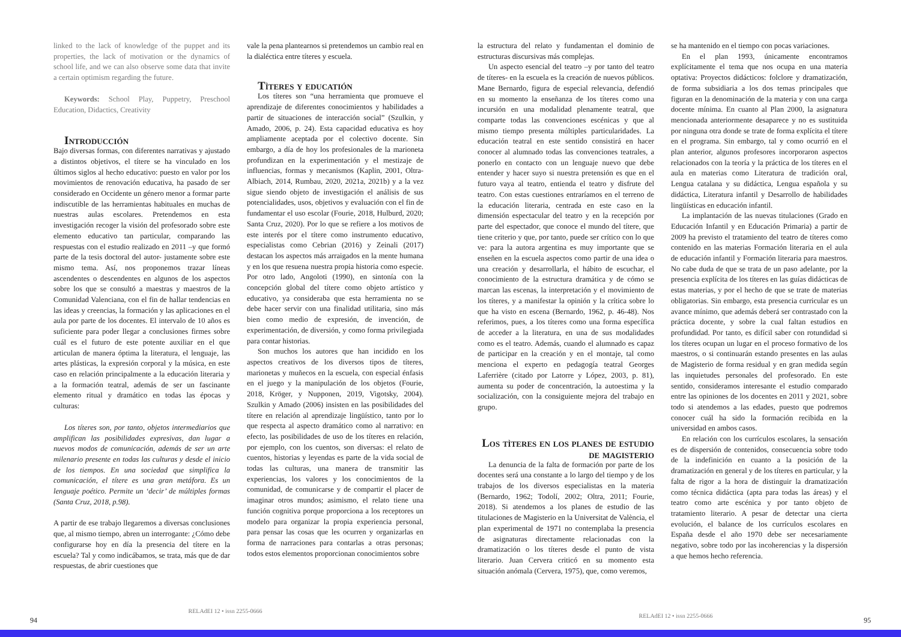linked to the lack of knowledge of the puppet and its properties, the lack of motivation or the dynamics of school life, and we can also observe some data that invite a certain optimism regarding the future.
Keywords: School Play, Puppetry, Preschool Education, Didactics, Creativity
Introducción
Bajo diversas formas, con diferentes narrativas y ajustado a distintos objetivos, el títere se ha vinculado en los últimos siglos al hecho educativo: puesto en valor por los movimientos de renovación educativa, ha pasado de ser considerado en Occidente un género menor a formar parte indiscutible de las herramientas habituales en muchas de nuestras aulas escolares. Pretendemos en esta investigación recoger la visión del profesorado sobre este elemento educativo tan particular, comparando las respuestas con el estudio realizado en 2011 –y que formó parte de la tesis doctoral del autor- justamente sobre este mismo tema. Así, nos proponemos trazar líneas ascendentes o descendentes en algunos de los aspectos sobre los que se consultó a maestras y maestros de la Comunidad Valenciana, con el fin de hallar tendencias en las ideas y creencias, la formación y las aplicaciones en el aula por parte de los docentes. El intervalo de 10 años es suficiente para poder llegar a conclusiones firmes sobre cuál es el futuro de este potente auxiliar en el que articulan de manera óptima la literatura, el lenguaje, las artes plásticas, la expresión corporal y la música, en este caso en relación principalmente a la educación literaria y a la formación teatral, además de ser un fascinante elemento ritual y dramático en todas las épocas y culturas:
Los títeres son, por tanto, objetos intermediarios que amplifican las posibilidades expresivas, dan lugar a nuevos modos de comunicación, además de ser un arte milenario presente en todas las culturas y desde el inicio de los tiempos. En una sociedad que simplifica la comunicación, el títere es una gran metáfora. Es un lenguaje poético. Permite un ‘decir’ de múltiples formas (Santa Cruz, 2018, p.98).
A partir de ese trabajo llegaremos a diversas conclusiones que, al mismo tiempo, abren un interrogante: ¿Cómo debe configurarse hoy en día la presencia del títere en la escuela? Tal y como indicábamos, se trata, más que de dar respuestas, de abrir cuestiones que
vale la pena plantearnos si pretendemos un cambio real en la dialéctica entre títeres y escuela.
Tìteres y educatión
Los títeres son “una herramienta que promueve el aprendizaje de diferentes conocimientos y habilidades a partir de situaciones de interacción social” (Szulkin, y Amado, 2006, p. 24). Esta capacidad educativa es hoy ampliamente aceptada por el colectivo docente. Sin embargo, a día de hoy los profesionales de la marioneta profundizan en la experimentación y el mestizaje de influencias, formas y mecanismos (Kaplin, 2001, Oltra-Albiach, 2014, Rumbau, 2020, 2021a, 2021b) y a la vez sigue siendo objeto de investigación el análisis de sus potencialidades, usos, objetivos y evaluación con el fin de fundamentar el uso escolar (Fourie, 2018, Hulburd, 2020; Santa Cruz, 2020). Por lo que se refiere a los motivos de este interés por el títere como instrumento educativo, especialistas como Cebrian (2016) y Zeinali (2017) destacan los aspectos más arraigados en la mente humana y en los que resuena nuestra propia historia como especie. Por otro lado, Angoloti (1990), en sintonía con la concepción global del títere como objeto artístico y educativo, ya consideraba que esta herramienta no se debe hacer servir con una finalidad utilitaria, sino más bien como medio de expresión, de invención, de experimentación, de diversión, y como forma privilegiada para contar historias.
Son muchos los autores que han incidido en los aspectos creativos de los diversos tipos de títeres, marionetas y muñecos en la escuela, con especial énfasis en el juego y la manipulación de los objetos (Fourie, 2018, Kröger, y Nupponen, 2019, Vigotsky, 2004). Szulkin y Amado (2006) insisten en las posibilidades del títere en relación al aprendizaje lingüístico, tanto por lo que respecta al aspecto dramático como al narrativo: en efecto, las posibilidades de uso de los títeres en relación, por ejemplo, con los cuentos, son diversas: el relato de cuentos, historias y leyendas es parte de la vida social de todas las culturas, una manera de transmitir las experiencias, los valores y los conocimientos de la comunidad, de comunicarse y de compartir el placer de imaginar otros mundos; asimismo, el relato tiene una función cognitiva porque proporciona a los receptores un modelo para organizar la propia experiencia personal, para pensar las cosas que les ocurren y organizarlas en forma de narraciones para contarlas a otras personas; todos estos elementos proporcionan conocimientos sobre
94
RELAdEI 12 • issn 2255-0666
la estructura del relato y fundamentan el dominio de estructuras discursivas más complejas.
Un aspecto esencial del teatro –y por tanto del teatro de títeres- en la escuela es la creación de nuevos públicos. Mane Bernardo, figura de especial relevancia, defendió en su momento la enseñanza de los títeres como una incursión en una modalidad plenamente teatral, que comparte todas las convenciones escénicas y que al mismo tiempo presenta múltiples particularidades. La educación teatral en este sentido consistirá en hacer conocer al alumnado todas las convenciones teatrales, a ponerlo en contacto con un lenguaje nuevo que debe entender y hacer suyo si nuestra pretensión es que en el futuro vaya al teatro, entienda el teatro y disfrute del teatro. Con estas cuestiones entraríamos en el terreno de la educación literaria, centrada en este caso en la dimensión espectacular del teatro y en la recepción por parte del espectador, que conoce el mundo del títere, que tiene criterio y que, por tanto, puede ser crítico con lo que ve: para la autora argentina es muy importante que se enseñen en la escuela aspectos como partir de una idea o una creación y desarrollarla, el hábito de escuchar, el conocimiento de la estructura dramática y de cómo se marcan las escenas, la interpretación y el movimiento de los títeres, y a manifestar la opinión y la crítica sobre lo que ha visto en escena (Bernardo, 1962, p. 46-48). Nos referimos, pues, a los títeres como una forma específica de acceder a la literatura, en una de sus modalidades como es el teatro. Además, cuando el alumnado es capaz de participar en la creación y en el montaje, tal como menciona el experto en pedagogía teatral Georges Laferrière (citado por Latorre y López, 2003, p. 81), aumenta su poder de concentración, la autoestima y la socialización, con la consiguiente mejora del trabajo en grupo.
Los tìteres en los planes de estudio de magisterio
La denuncia de la falta de formación por parte de los docentes será una constante a lo largo del tiempo y de los trabajos de los diversos especialistas en la materia (Bernardo, 1962; Todolí, 2002; Oltra, 2011; Fourie, 2018). Si atendemos a los planes de estudio de las titulaciones de Magisterio en la Universitat de València, el plan experimental de 1971 no contemplaba la presencia de asignaturas directamente relacionadas con la dramatización o los títeres desde el punto de vista literario. Juan Cervera criticó en su momento esta situación anómala (Cervera, 1975), que, como veremos,
se ha mantenido en el tiempo con pocas variaciones.
En el plan 1993, únicamente encontramos explícitamente el tema que nos ocupa en una materia optativa: Proyectos didácticos: folclore y dramatización, de forma subsidiaria a los dos temas principales que figuran en la denominación de la materia y con una carga docente mínima. En cuanto al Plan 2000, la asignatura mencionada anteriormente desaparece y no es sustituida por ninguna otra donde se trate de forma explícita el títere en el programa. Sin embargo, tal y como ocurrió en el plan anterior, algunos profesores incorporaron aspectos relacionados con la teoría y la práctica de los títeres en el aula en materias como Literatura de tradición oral, Lengua catalana y su didáctica, Lengua española y su didáctica, Literatura infantil y Desarrollo de habilidades lingüísticas en educación infantil.
La implantación de las nuevas titulaciones (Grado en Educación Infantil y en Educación Primaria) a partir de 2009 ha previsto el tratamiento del teatro de títeres como contenido en las materias Formación literaria en el aula de educación infantil y Formación literaria para maestros. No cabe duda de que se trata de un paso adelante, por la presencia explícita de los títeres en las guías didácticas de estas materias, y por el hecho de que se trate de materias obligatorias. Sin embargo, esta presencia curricular es un avance mínimo, que además deberá ser contrastado con la práctica docente, y sobre la cual faltan estudios en profundidad. Por tanto, es difícil saber con rotundidad si los títeres ocupan un lugar en el proceso formativo de los maestros, o si continuarán estando presentes en las aulas de Magisterio de forma residual y en gran medida según las inquietudes personales del profesorado. En este sentido, consideramos interesante el estudio comparado entre las opiniones de los docentes en 2011 y 2021, sobre todo si atendemos a las edades, puesto que podremos conocer cuál ha sido la formación recibida en la universidad en ambos casos.
En relación con los currículos escolares, la sensación es de dispersión de contenidos, consecuencia sobre todo de la indefinición en cuanto a la posición de la dramatización en general y de los títeres en particular, y la falta de rigor a la hora de distinguir la dramatización como técnica didáctica (apta para todas las áreas) y el teatro como arte escénica y por tanto objeto de tratamiento literario. A pesar de detectar una cierta evolución, el balance de los currículos escolares en España desde el año 1970 debe ser necesariamente negativo, sobre todo por las incoherencias y la dispersión a que hemos hecho referencia.
95
RELAdEI 12 • issn 2255-0666